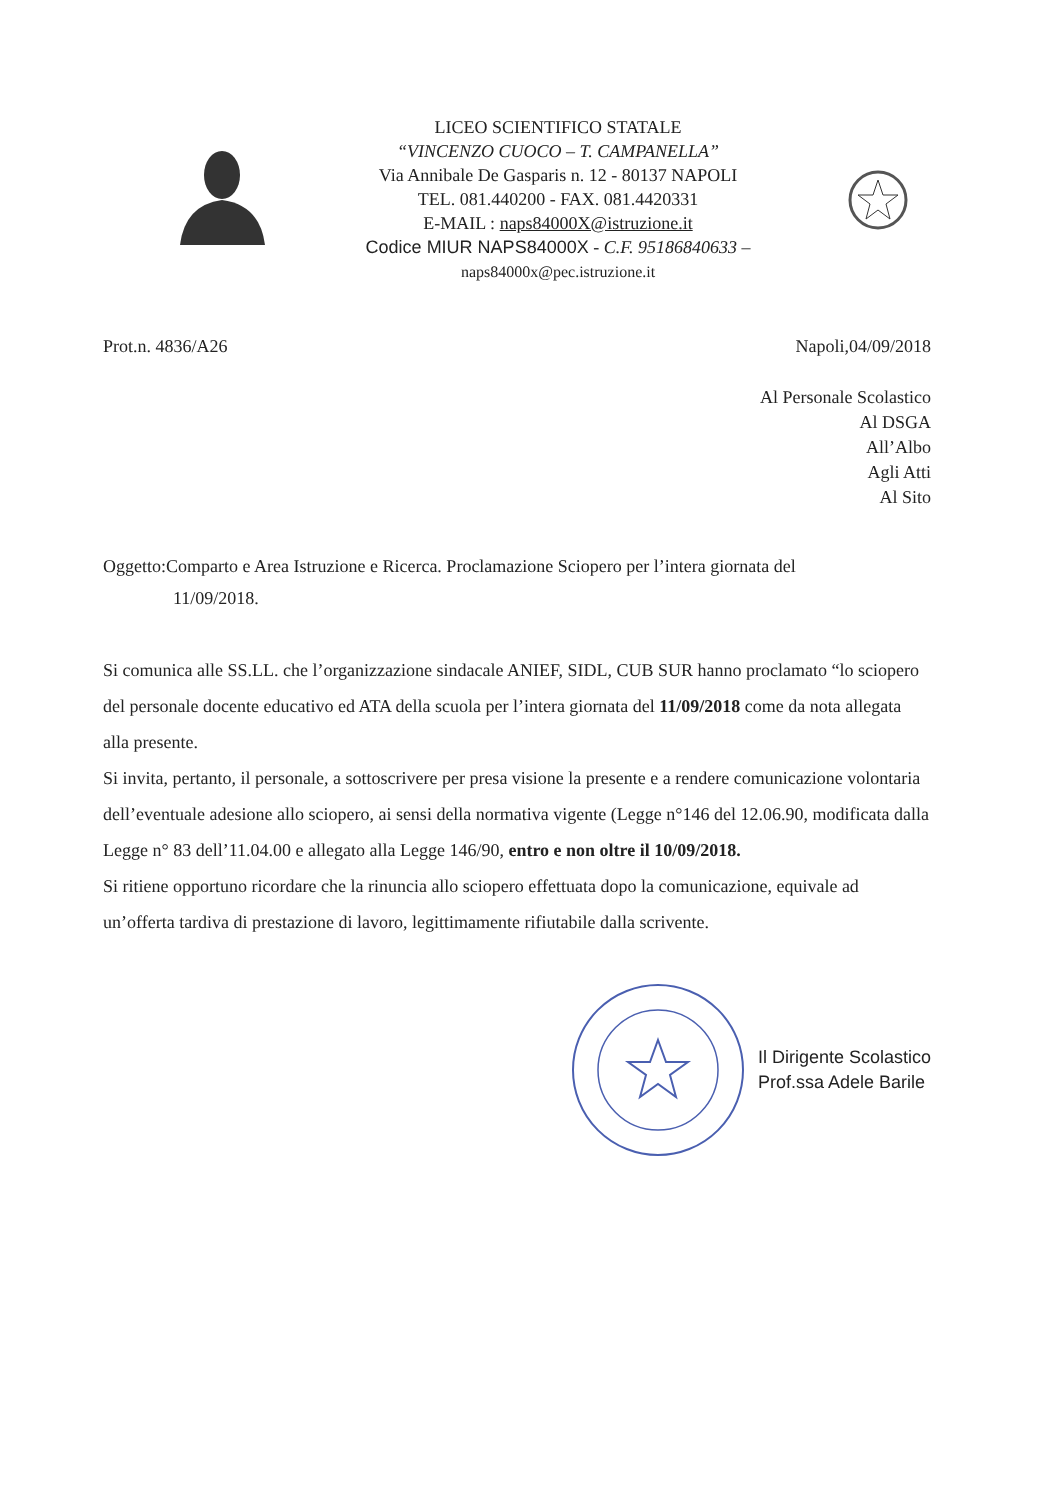LICEO SCIENTIFICO STATALE
“VINCENZO CUOCO – T. CAMPANELLA”
Via Annibale De Gasparis n. 12 - 80137 NAPOLI
TEL. 081.440200 - FAX. 081.4420331
E-MAIL : naps84000X@istruzione.it
Codice MIUR NAPS84000X - C.F. 95186840633 –
naps84000x@pec.istruzione.it
Prot.n. 4836/A26 Napoli,04/09/2018
Al Personale Scolastico
Al DSGA
All’Albo
Agli Atti
Al Sito
Oggetto:Comparto e Area Istruzione e Ricerca. Proclamazione Sciopero per l’intera giornata del
11/09/2018.
Si comunica alle SS.LL. che l’organizzazione sindacale ANIEF, SIDL, CUB SUR hanno proclamato “lo sciopero del personale docente educativo ed ATA della scuola per l’intera giornata del 11/09/2018 come da nota allegata alla presente.
Si invita, pertanto, il personale, a sottoscrivere per presa visione la presente e a rendere comunicazione volontaria dell’eventuale adesione allo sciopero, ai sensi della normativa vigente (Legge n°146 del 12.06.90, modificata dalla Legge n° 83 dell’11.04.00 e allegato alla Legge 146/90, entro e non oltre il 10/09/2018.
Si ritiene opportuno ricordare che la rinuncia allo sciopero effettuata dopo la comunicazione, equivale ad un’offerta tardiva di prestazione di lavoro, legittimamente rifiutabile dalla scrivente.
Il Dirigente Scolastico
Prof.ssa Adele Barile